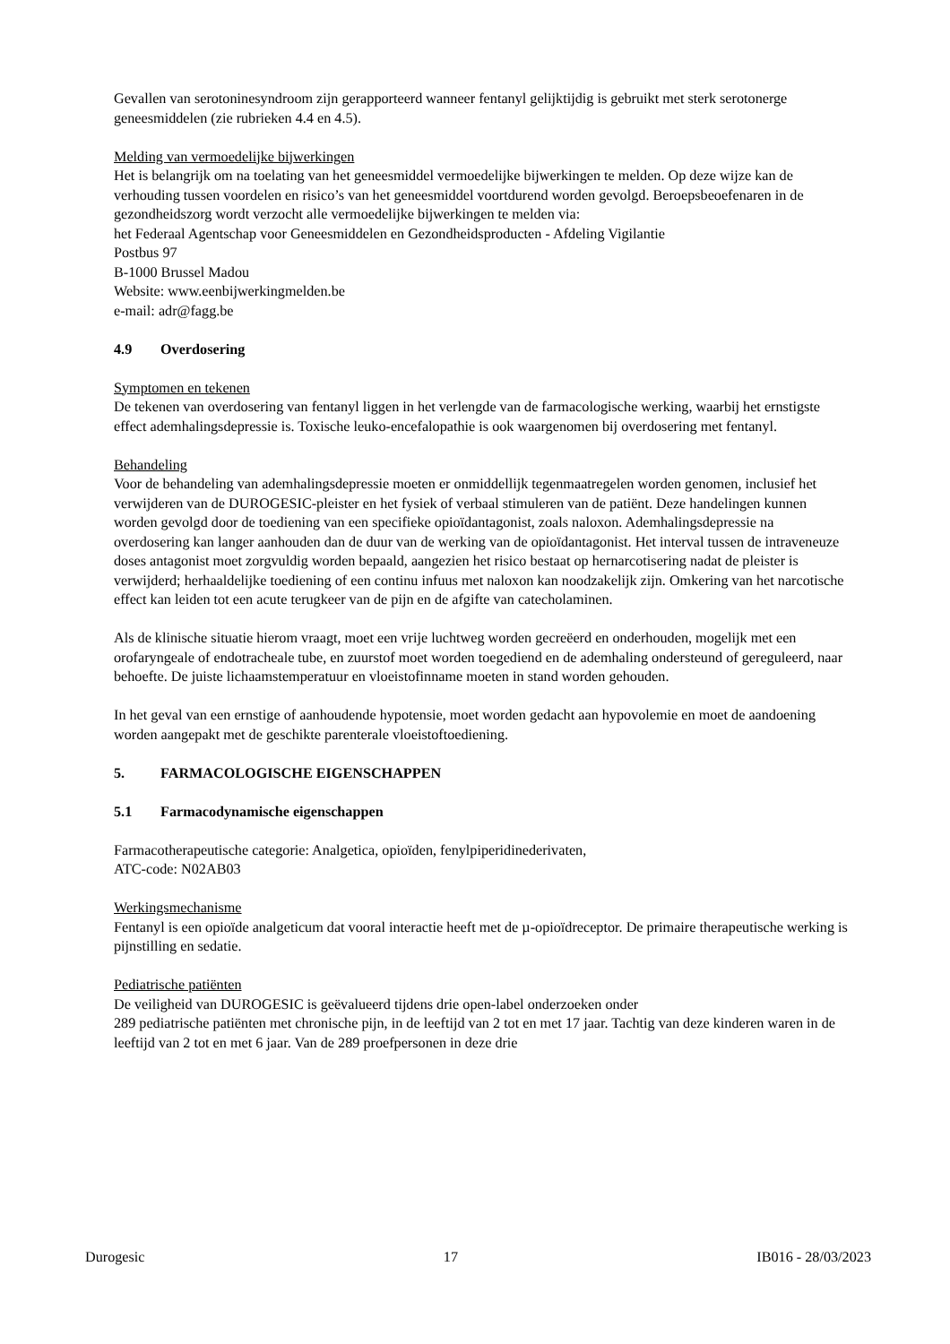Gevallen van serotoninesyndroom zijn gerapporteerd wanneer fentanyl gelijktijdig is gebruikt met sterk serotonerge geneesmiddelen (zie rubrieken 4.4 en 4.5).
Melding van vermoedelijke bijwerkingen
Het is belangrijk om na toelating van het geneesmiddel vermoedelijke bijwerkingen te melden. Op deze wijze kan de verhouding tussen voordelen en risico’s van het geneesmiddel voortdurend worden gevolgd. Beroepsbeoefenaren in de gezondheidszorg wordt verzocht alle vermoedelijke bijwerkingen te melden via:
het Federaal Agentschap voor Geneesmiddelen en Gezondheidsproducten - Afdeling Vigilantie
Postbus 97
B-1000 Brussel Madou
Website: www.eenbijwerkingmelden.be
e-mail: adr@fagg.be
4.9 Overdosering
Symptomen en tekenen
De tekenen van overdosering van fentanyl liggen in het verlengde van de farmacologische werking, waarbij het ernstigste effect ademhalingsdepressie is. Toxische leuko-encefalopathie is ook waargenomen bij overdosering met fentanyl.
Behandeling
Voor de behandeling van ademhalingsdepressie moeten er onmiddellijk tegenmaatregelen worden genomen, inclusief het verwijderen van de DUROGESIC-pleister en het fysiek of verbaal stimuleren van de patiënt. Deze handelingen kunnen worden gevolgd door de toediening van een specifieke opioïdantagonist, zoals naloxon. Ademhalingsdepressie na overdosering kan langer aanhouden dan de duur van de werking van de opioïdantagonist. Het interval tussen de intraveneuze doses antagonist moet zorgvuldig worden bepaald, aangezien het risico bestaat op hernarcotisering nadat de pleister is verwijderd; herhaaldelijke toediening of een continu infuus met naloxon kan noodzakelijk zijn. Omkering van het narcotische effect kan leiden tot een acute terugkeer van de pijn en de afgifte van catecholaminen.
Als de klinische situatie hierom vraagt, moet een vrije luchtweg worden gecreëerd en onderhouden, mogelijk met een orofaryngeale of endotracheale tube, en zuurstof moet worden toegediend en de ademhaling ondersteund of gereguleerd, naar behoefte. De juiste lichaamstemperatuur en vloeistofinname moeten in stand worden gehouden.
In het geval van een ernstige of aanhoudende hypotensie, moet worden gedacht aan hypovolemie en moet de aandoening worden aangepakt met de geschikte parenterale vloeistoftoediening.
5. FARMACOLOGISCHE EIGENSCHAPPEN
5.1 Farmacodynamische eigenschappen
Farmacotherapeutische categorie: Analgetica, opioïden, fenylpiperidinederivaten,
ATC-code: N02AB03
Werkingsmechanisme
Fentanyl is een opioïde analgeticum dat vooral interactie heeft met de µ-opioïdreceptor. De primaire therapeutische werking is pijnstilling en sedatie.
Pediatrische patiënten
De veiligheid van DUROGESIC is geëvalueerd tijdens drie open-label onderzoeken onder
289 pediatrische patiënten met chronische pijn, in de leeftijd van 2 tot en met 17 jaar. Tachtig van deze kinderen waren in de leeftijd van 2 tot en met 6 jaar. Van de 289 proefpersonen in deze drie
Durogesic 17 IB016 - 28/03/2023